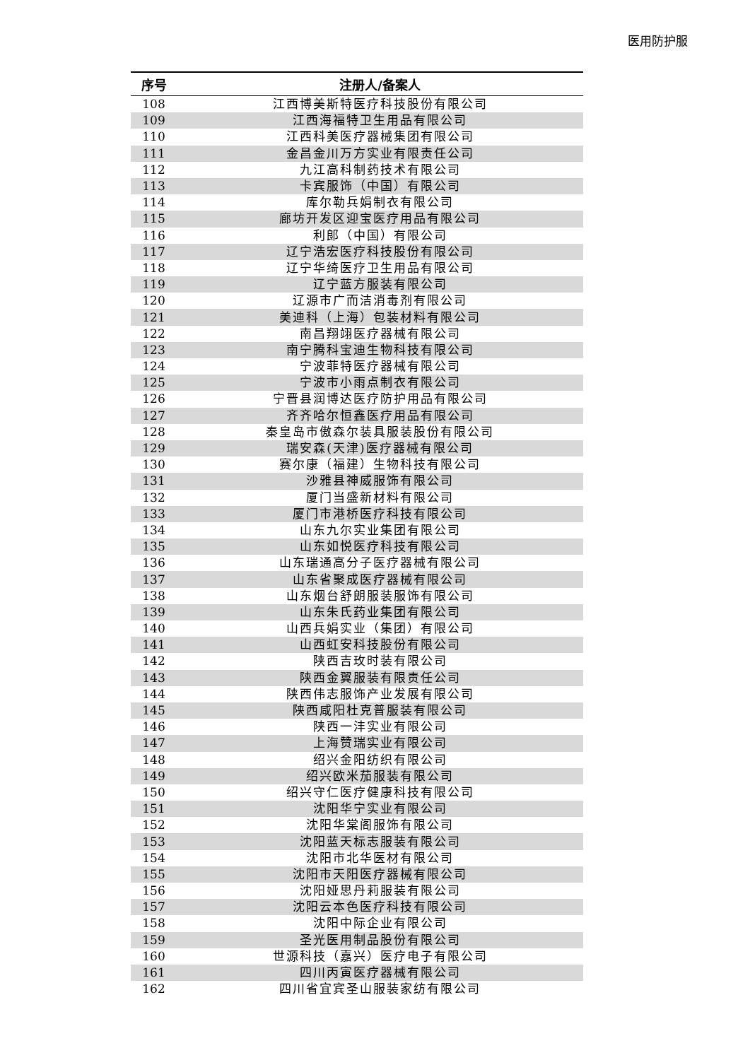医用防护服
| 序号 | 注册人/备案人 |
| --- | --- |
| 108 | 江西博美斯特医疗科技股份有限公司 |
| 109 | 江西海福特卫生用品有限公司 |
| 110 | 江西科美医疗器械集团有限公司 |
| 111 | 金昌金川万方实业有限责任公司 |
| 112 | 九江高科制药技术有限公司 |
| 113 | 卡宾服饰（中国）有限公司 |
| 114 | 库尔勒兵娟制衣有限公司 |
| 115 | 廊坊开发区迎宝医疗用品有限公司 |
| 116 | 利郎（中国）有限公司 |
| 117 | 辽宁浩宏医疗科技股份有限公司 |
| 118 | 辽宁华绮医疗卫生用品有限公司 |
| 119 | 辽宁蓝方服装有限公司 |
| 120 | 辽源市广而洁消毒剂有限公司 |
| 121 | 美迪科（上海）包装材料有限公司 |
| 122 | 南昌翔翊医疗器械有限公司 |
| 123 | 南宁腾科宝迪生物科技有限公司 |
| 124 | 宁波菲特医疗器械有限公司 |
| 125 | 宁波市小雨点制衣有限公司 |
| 126 | 宁晋县润博达医疗防护用品有限公司 |
| 127 | 齐齐哈尔恒鑫医疗用品有限公司 |
| 128 | 秦皇岛市傲森尔装具服装股份有限公司 |
| 129 | 瑞安森(天津)医疗器械有限公司 |
| 130 | 赛尔康（福建）生物科技有限公司 |
| 131 | 沙雅县神威服饰有限公司 |
| 132 | 厦门当盛新材料有限公司 |
| 133 | 厦门市港桥医疗科技有限公司 |
| 134 | 山东九尔实业集团有限公司 |
| 135 | 山东如悦医疗科技有限公司 |
| 136 | 山东瑞通高分子医疗器械有限公司 |
| 137 | 山东省聚成医疗器械有限公司 |
| 138 | 山东烟台舒朗服装服饰有限公司 |
| 139 | 山东朱氏药业集团有限公司 |
| 140 | 山西兵娟实业（集团）有限公司 |
| 141 | 山西虹安科技股份有限公司 |
| 142 | 陕西吉玫时装有限公司 |
| 143 | 陕西金翼服装有限责任公司 |
| 144 | 陕西伟志服饰产业发展有限公司 |
| 145 | 陕西咸阳杜克普服装有限公司 |
| 146 | 陕西一沣实业有限公司 |
| 147 | 上海赞瑞实业有限公司 |
| 148 | 绍兴金阳纺织有限公司 |
| 149 | 绍兴欧米茄服装有限公司 |
| 150 | 绍兴守仁医疗健康科技有限公司 |
| 151 | 沈阳华宁实业有限公司 |
| 152 | 沈阳华棠阁服饰有限公司 |
| 153 | 沈阳蓝天标志服装有限公司 |
| 154 | 沈阳市北华医材有限公司 |
| 155 | 沈阳市天阳医疗器械有限公司 |
| 156 | 沈阳娅思丹莉服装有限公司 |
| 157 | 沈阳云本色医疗科技有限公司 |
| 158 | 沈阳中际企业有限公司 |
| 159 | 圣光医用制品股份有限公司 |
| 160 | 世源科技（嘉兴）医疗电子有限公司 |
| 161 | 四川丙寅医疗器械有限公司 |
| 162 | 四川省宜宾圣山服装家纺有限公司 |